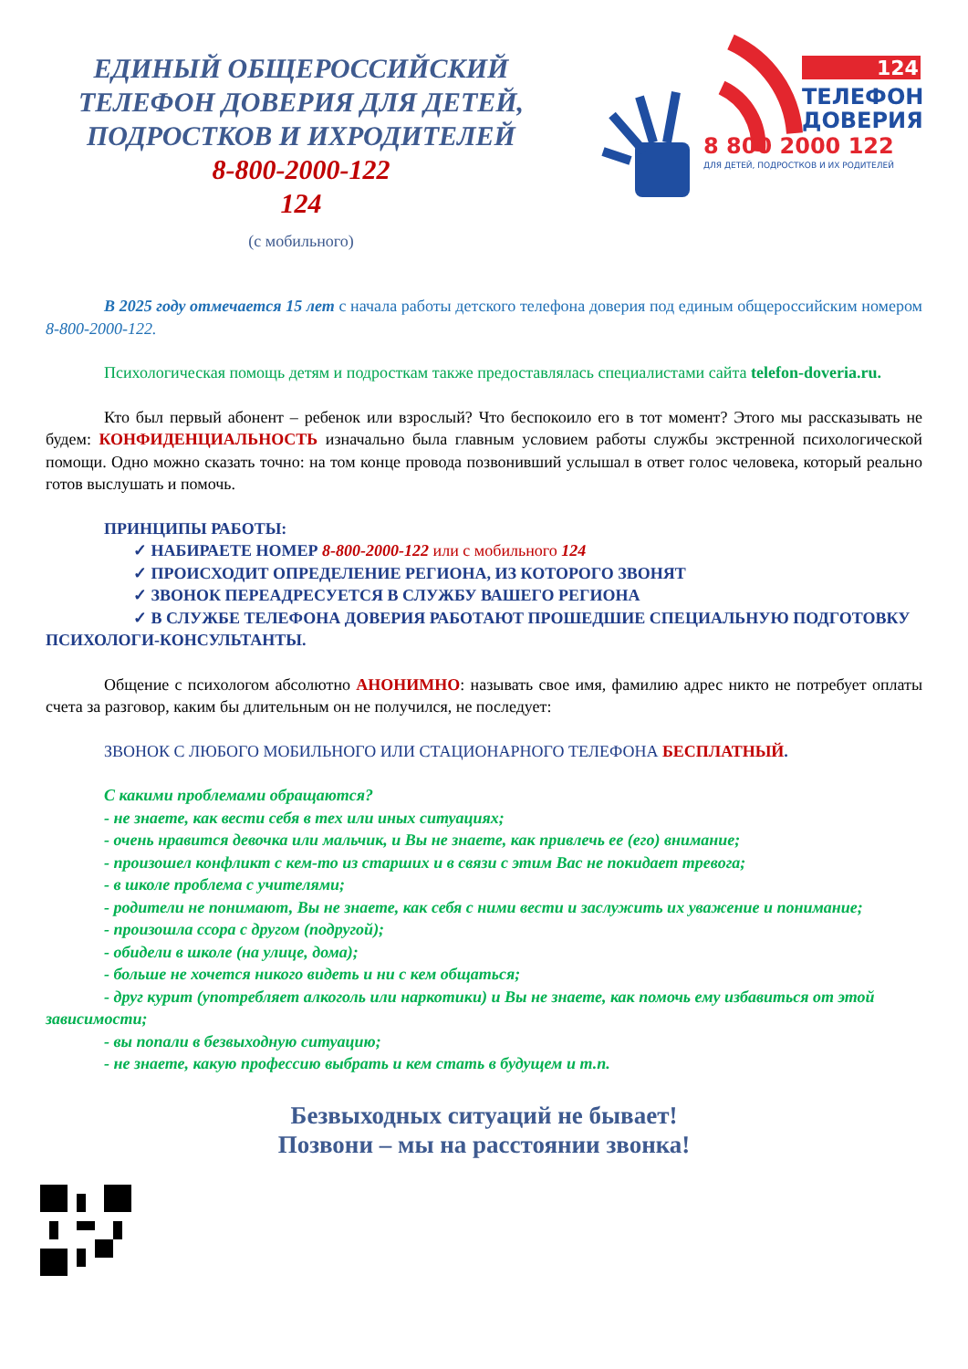ЕДИНЫЙ ОБЩЕРОССИЙСКИЙ
ТЕЛЕФОН ДОВЕРИЯ ДЛЯ ДЕТЕЙ,
ПОДРОСТКОВ И ИХРОДИТЕЛЕЙ
8-800-2000-122
124
(с мобильного)
124
ТЕЛЕФОН
ДОВЕРИЯ
8 800 2000 122
ДЛЯ ДЕТЕЙ, ПОДРОСТКОВ И ИХ РОДИТЕЛЕЙ
В 2025 году отмечается 15 лет с начала работы детского телефона доверия под единым общероссийским номером 8-800-2000-122.
Психологическая помощь детям и подросткам также предоставлялась специалистами сайта telefon-doveria.ru.
Кто был первый абонент – ребенок или взрослый? Что беспокоило его в тот момент? Этого мы рассказывать не будем: КОНФИДЕНЦИАЛЬНОСТЬ изначально была главным условием работы службы экстренной психологической помощи. Одно можно сказать точно: на том конце провода позвонивший услышал в ответ голос человека, который реально готов выслушать и помочь.
ПРИНЦИПЫ РАБОТЫ:
✓ НАБИРАЕТЕ НОМЕР 8-800-2000-122 или с мобильного 124
✓ ПРОИСХОДИТ ОПРЕДЕЛЕНИЕ РЕГИОНА, ИЗ КОТОРОГО ЗВОНЯТ
✓ ЗВОНОК ПЕРЕАДРЕСУЕТСЯ В СЛУЖБУ ВАШЕГО РЕГИОНА
✓ В СЛУЖБЕ ТЕЛЕФОНА ДОВЕРИЯ РАБОТАЮТ ПРОШЕДШИЕ СПЕЦИАЛЬНУЮ ПОДГОТОВКУ ПСИХОЛОГИ-КОНСУЛЬТАНТЫ.
Общение с психологом абсолютно АНОНИМНО: называть свое имя, фамилию адрес никто не потребует оплаты счета за разговор, каким бы длительным он не получился, не последует:
ЗВОНОК С ЛЮБОГО МОБИЛЬНОГО ИЛИ СТАЦИОНАРНОГО ТЕЛЕФОНА БЕСПЛАТНЫЙ.
С какими проблемами обращаются?
- не знаете, как вести себя в тех или иных ситуациях;
- очень нравится девочка или мальчик, и Вы не знаете, как привлечь ее (его) внимание;
- произошел конфликт с кем-то из старших и в связи с этим Вас не покидает тревога;
- в школе проблема с учителями;
- родители не понимают, Вы не знаете, как себя с ними вести и заслужить их уважение и понимание;
- произошла ссора с другом (подругой);
- обидели в школе (на улице, дома);
- больше не хочется никого видеть и ни с кем общаться;
- друг курит (употребляет алкоголь или наркотики) и Вы не знаете, как помочь ему избавиться от этой зависимости;
- вы попали в безвыходную ситуацию;
- не знаете, какую профессию выбрать и кем стать в будущем и т.п.
Безвыходных ситуаций не бывает!
Позвони – мы на расстоянии звонка!